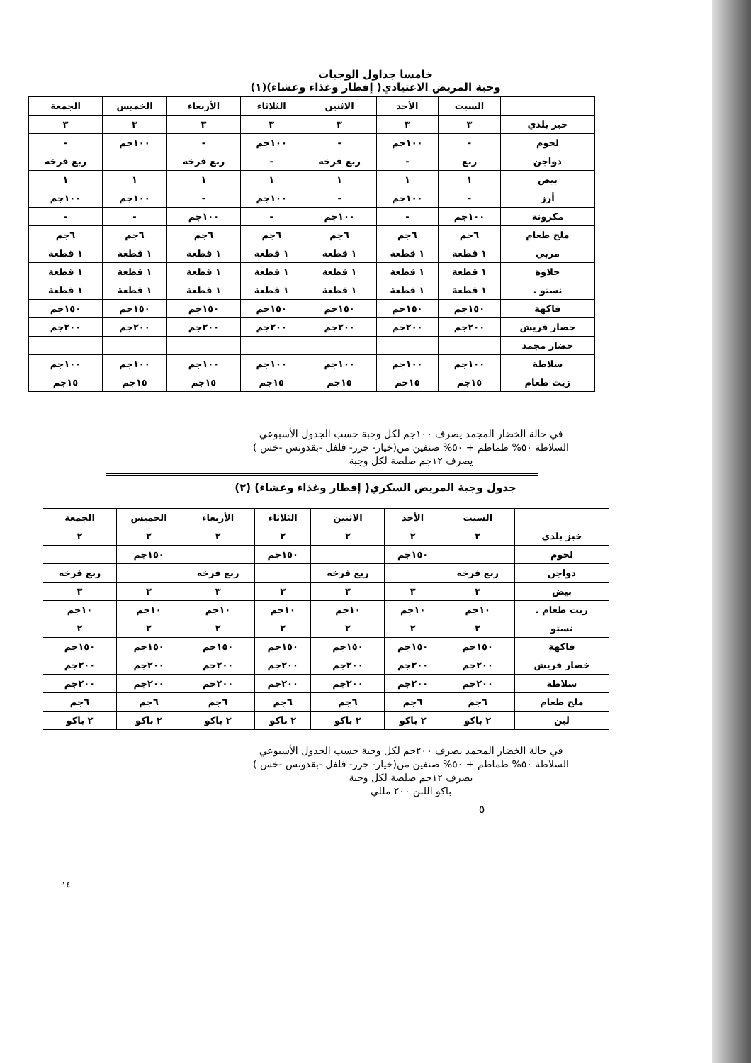خامسا جداول الوجبات
وجبة المريض الاعتيادي( إفطار وغذاء وعشاء)(١)
| | السبت | الأحد | الاثنين | الثلاثاء | الأربعاء | الخميس | الجمعة |
| --- | --- | --- | --- | --- | --- | --- | --- |
| خبز بلدي | ٣ | ٣ | ٣ | ٣ | ٣ | ٣ | ٣ |
| لحوم | - | ١٠٠جم | - | ١٠٠جم | - | ١٠٠جم | - |
| دواجن | ربع | - | ربع فرخه | - | ربع فرخه | | ربع فرخه |
| بيض | ١ | ١ | ١ | ١ | ١ | ١ | ١ |
| أرز | - | ١٠٠جم | - | ١٠٠جم | - | ١٠٠جم | ١٠٠جم |
| مكرونة | ١٠٠جم | - | ١٠٠جم | - | ١٠٠جم | - | - |
| ملح طعام | ٦جم | ٦جم | ٦جم | ٦جم | ٦جم | ٦جم | ٦جم |
| مربي | ١ قطعة | ١ قطعة | ١ قطعة | ١ قطعة | ١ قطعة | ١ قطعة | ١ قطعة |
| حلاوة | ١ قطعة | ١ قطعة | ١ قطعة | ١ قطعة | ١ قطعة | ١ قطعة | ١ قطعة |
| نستو . | ١ قطعة | ١ قطعة | ١ قطعة | ١ قطعة | ١ قطعة | ١ قطعة | ١ قطعة |
| فاكهة | ١٥٠جم | ١٥٠جم | ١٥٠جم | ١٥٠جم | ١٥٠جم | ١٥٠جم | ١٥٠جم |
| خضار فريش | ٢٠٠جم | ٢٠٠جم | ٢٠٠جم | ٢٠٠جم | ٢٠٠جم | ٢٠٠جم | ٢٠٠جم |
| خضار مجمد | | | | | | | |
| سلاطة | ١٠٠جم | ١٠٠جم | ١٠٠جم | ١٠٠جم | ١٠٠جم | ١٠٠جم | ١٠٠جم |
| زيت طعام | ١٥جم | ١٥جم | ١٥جم | ١٥جم | ١٥جم | ١٥جم | ١٥جم |
في حالة الخضار المجمد يصرف ١٠٠جم لكل وجبة حسب الجدول الأسبوعي
السلاطة ٥٠% طماطم + ٥٠% صنفين من(خيار- جزر- فلفل -بقدونس -خس )
يصرف ١٢جم صلصة لكل وجبة
جدول وجبة المريض السكري( إفطار وغذاء وعشاء) (٢)
| | السبت | الأحد | الاثنين | الثلاثاء | الأربعاء | الخميس | الجمعة |
| --- | --- | --- | --- | --- | --- | --- | --- |
| خبز بلدي | ٢ | ٢ | ٢ | ٢ | ٢ | ٢ | ٢ |
| لحوم | | ١٥٠جم | | ١٥٠جم | | ١٥٠جم | |
| دواجن | ربع فرخه | | ربع فرخه | | ربع فرخه | | ربع فرخه |
| بيض | ٣ | ٣ | ٣ | ٣ | ٣ | ٣ | ٣ |
| زيت طعام . | ١٠جم | ١٠جم | ١٠جم | ١٠جم | ١٠جم | ١٠جم | ١٠جم |
| نستو | ٢ | ٢ | ٢ | ٢ | ٢ | ٢ | ٢ |
| فاكهة | ١٥٠جم | ١٥٠جم | ١٥٠جم | ١٥٠جم | ١٥٠جم | ١٥٠جم | ١٥٠جم |
| خضار فريش | ٢٠٠جم | ٢٠٠جم | ٢٠٠جم | ٢٠٠جم | ٢٠٠جم | ٢٠٠جم | ٢٠٠جم |
| سلاطة | ٢٠٠جم | ٢٠٠جم | ٢٠٠جم | ٢٠٠جم | ٢٠٠جم | ٢٠٠جم | ٢٠٠جم |
| ملح طعام | ٦جم | ٦جم | ٦جم | ٦جم | ٦جم | ٦جم | ٦جم |
| لبن | ٢ باكو | ٢ باكو | ٢ باكو | ٢ باكو | ٢ باكو | ٢ باكو | ٢ باكو |
في حالة الخضار المجمد يصرف ٢٠٠جم لكل وجبة حسب الجدول الأسبوعي
السلاطة ٥٠% طماطم + ٥٠% صنفين من(خيار- جزر- فلفل -بقدونس -خس )
يصرف ١٢جم صلصة لكل وجبة
باكو اللبن ٢٠٠ مللي
٥
١٤